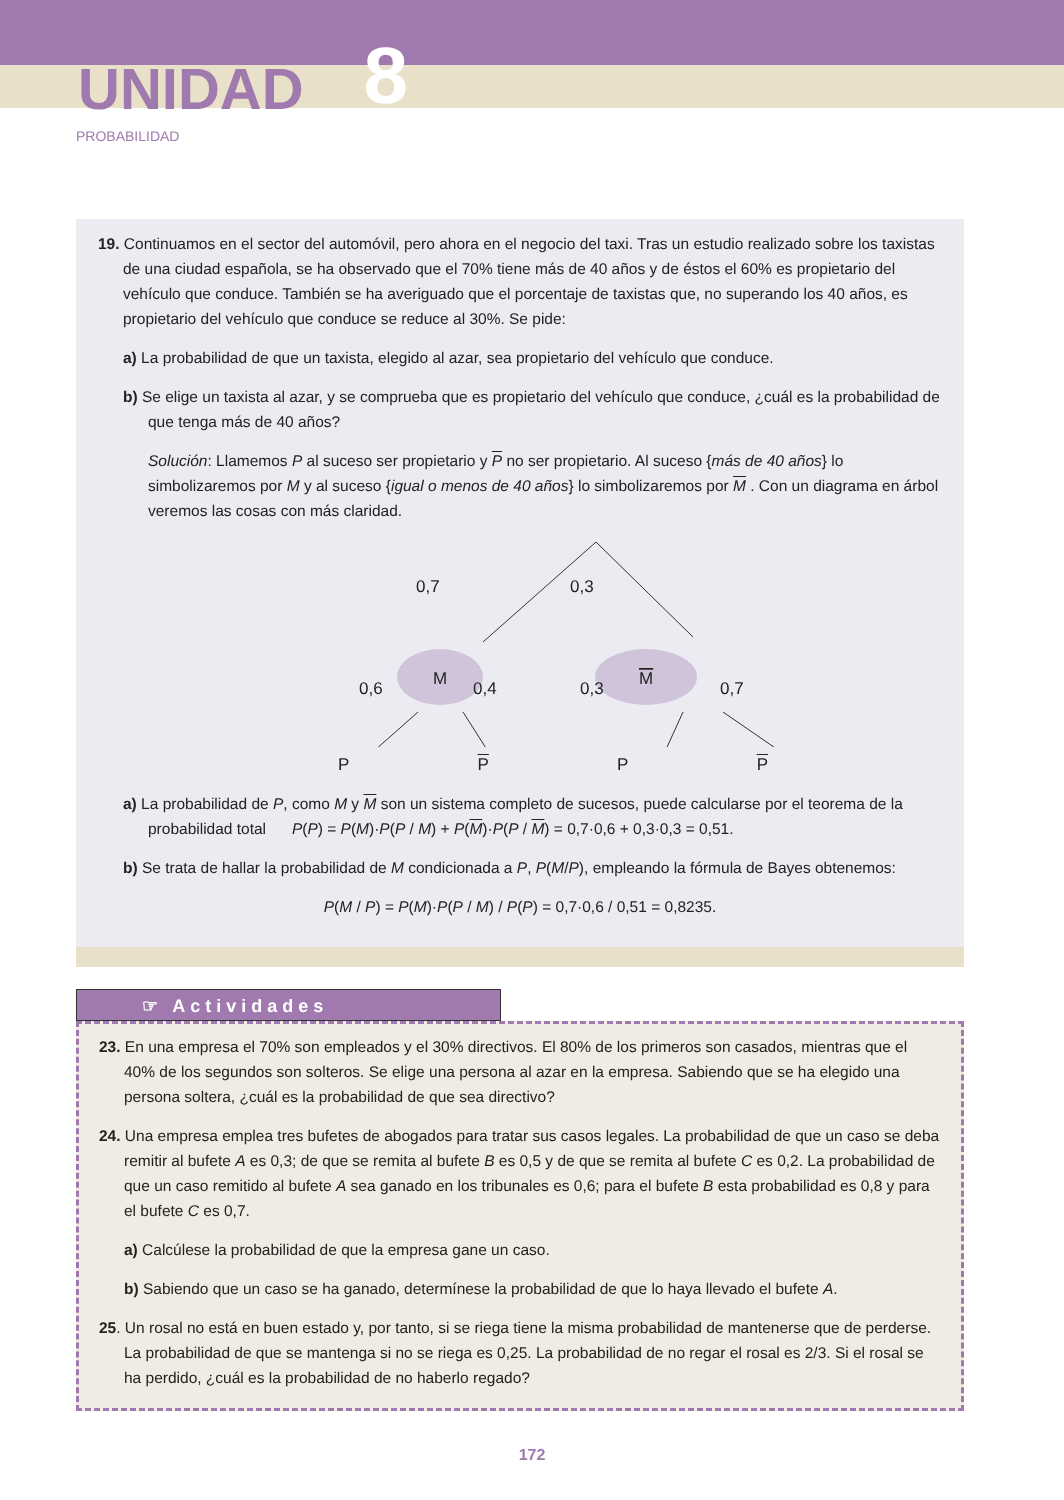UNIDAD 8
PROBABILIDAD
19. Continuamos en el sector del automóvil, pero ahora en el negocio del taxi. Tras un estudio realizado sobre los taxistas de una ciudad española, se ha observado que el 70% tiene más de 40 años y de éstos el 60% es propietario del vehículo que conduce. También se ha averiguado que el porcentaje de taxistas que, no superando los 40 años, es propietario del vehículo que conduce se reduce al 30%. Se pide:
a) La probabilidad de que un taxista, elegido al azar, sea propietario del vehículo que conduce.
b) Se elige un taxista al azar, y se comprueba que es propietario del vehículo que conduce, ¿cuál es la probabilidad de que tenga más de 40 años?
Solución: Llamemos P al suceso ser propietario y P no ser propietario. Al suceso {más de 40 años} lo simbolizaremos por M y al suceso {igual o menos de 40 años} lo simbolizaremos por M . Con un diagrama en árbol veremos las cosas con más claridad.
0,7
0,3
M
M
0,6
0,4
0,3
0,7
P P P P
a) La probabilidad de P, como M y M son un sistema completo de sucesos, puede calcularse por el teorema de la probabilidad total P(P) = P(M)·P(P / M) + P(M)·P(P / M) = 0,7·0,6 + 0,3·0,3 = 0,51.
b) Se trata de hallar la probabilidad de M condicionada a P, P(M/P), empleando la fórmula de Bayes obtenemos:
P(M / P) = P(M)·P(P / M) / P(P) = 0,7·0,6 / 0,51 = 0,8235.
☞ Actividades
23. En una empresa el 70% son empleados y el 30% directivos. El 80% de los primeros son casados, mientras que el 40% de los segundos son solteros. Se elige una persona al azar en la empresa. Sabiendo que se ha elegido una persona soltera, ¿cuál es la probabilidad de que sea directivo?
24. Una empresa emplea tres bufetes de abogados para tratar sus casos legales. La probabilidad de que un caso se deba remitir al bufete A es 0,3; de que se remita al bufete B es 0,5 y de que se remita al bufete C es 0,2. La probabilidad de que un caso remitido al bufete A sea ganado en los tribunales es 0,6; para el bufete B esta probabilidad es 0,8 y para el bufete C es 0,7.
a) Calcúlese la probabilidad de que la empresa gane un caso.
b) Sabiendo que un caso se ha ganado, determínese la probabilidad de que lo haya llevado el bufete A.
25. Un rosal no está en buen estado y, por tanto, si se riega tiene la misma probabilidad de mantenerse que de perderse. La probabilidad de que se mantenga si no se riega es 0,25. La probabilidad de no regar el rosal es 2/3. Si el rosal se ha perdido, ¿cuál es la probabilidad de no haberlo regado?
172